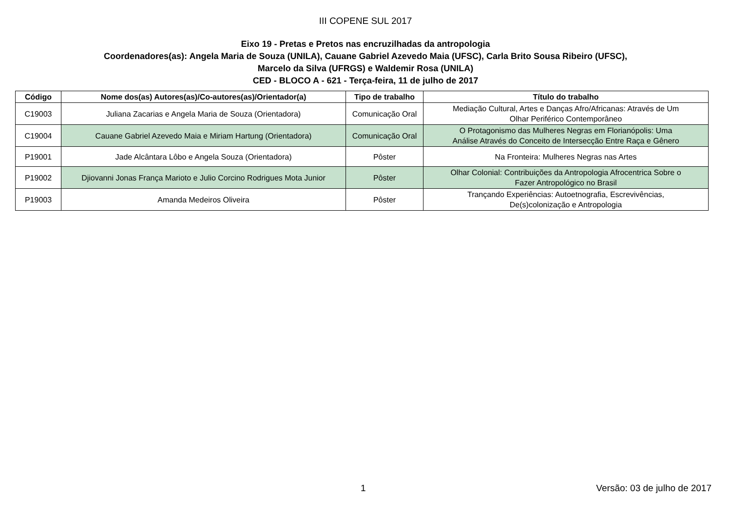III COPENE SUL 2017
Eixo 19 - Pretas e Pretos nas encruzilhadas da antropologia
Coordenadores(as): Angela Maria de Souza (UNILA), Cauane Gabriel Azevedo Maia (UFSC), Carla Brito Sousa Ribeiro (UFSC),
Marcelo da Silva (UFRGS) e Waldemir Rosa (UNILA)
CED - BLOCO A - 621 - Terça-feira, 11 de julho de 2017
| Código | Nome dos(as) Autores(as)/Co-autores(as)/Orientador(a) | Tipo de trabalho | Título do trabalho |
| --- | --- | --- | --- |
| C19003 | Juliana Zacarias e Angela Maria de Souza (Orientadora) | Comunicação Oral | Mediação Cultural, Artes e Danças Afro/Africanas: Através de Um Olhar Periférico Contemporâneo |
| C19004 | Cauane Gabriel Azevedo Maia e Miriam Hartung (Orientadora) | Comunicação Oral | O Protagonismo das Mulheres Negras em Florianópolis: Uma Análise Através do Conceito de Intersecção Entre Raça e Gênero |
| P19001 | Jade Alcântara Lôbo e Angela Souza (Orientadora) | Pôster | Na Fronteira: Mulheres Negras nas Artes |
| P19002 | Djiovanni Jonas França Marioto e Julio Corcino Rodrigues Mota Junior | Pôster | Olhar Colonial: Contribuições da Antropologia Afrocentrica Sobre o Fazer Antropológico no Brasil |
| P19003 | Amanda Medeiros Oliveira | Pôster | Trançando Experiências: Autoetnografia, Escrevivências, De(s)colonização e Antropologia |
1 Versão: 03 de julho de 2017